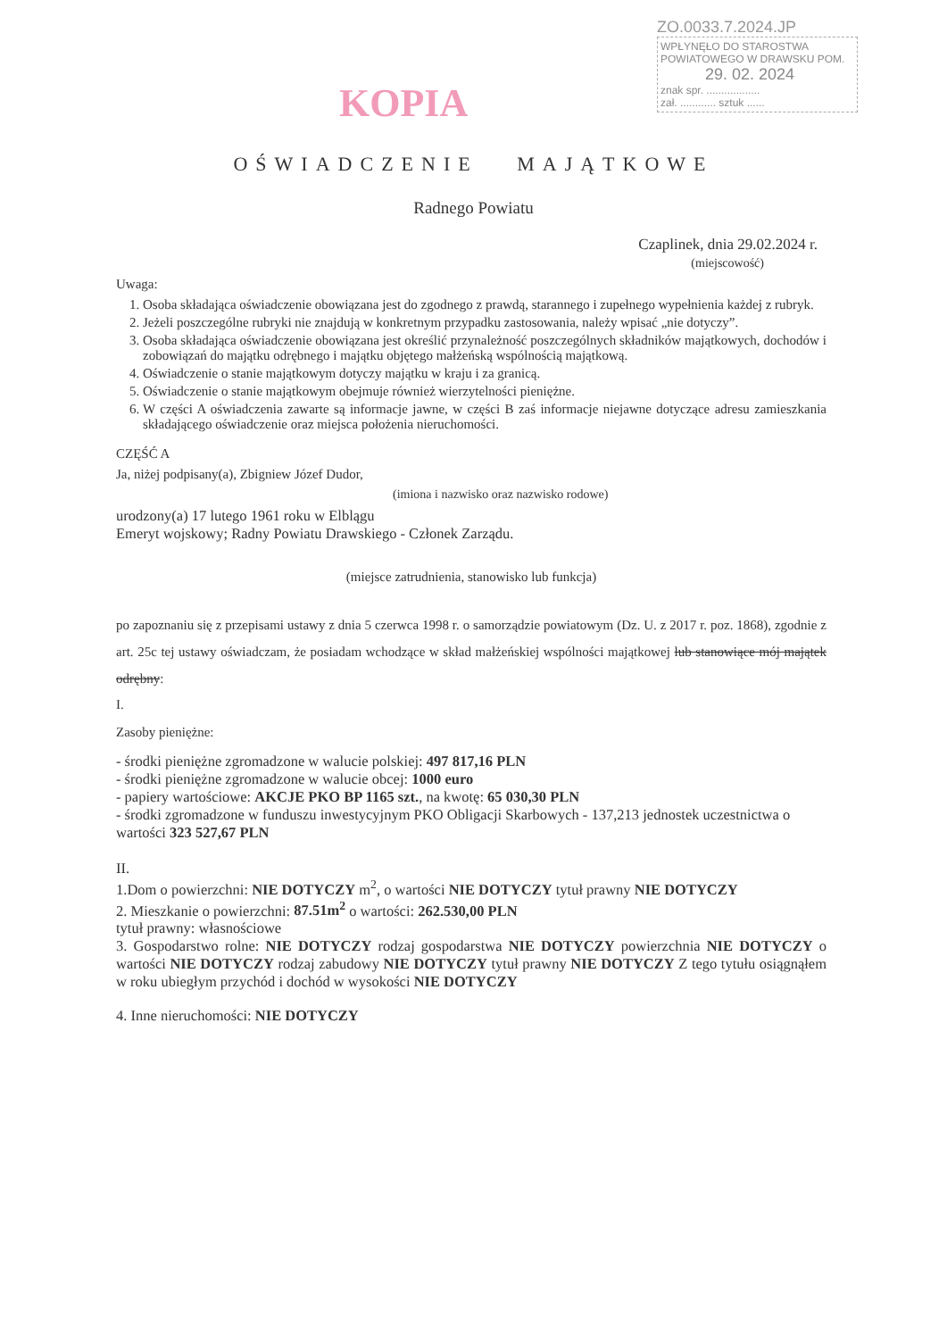KOPIA
ZO.0033.7.2024.JP
WPŁYNĘŁO DO STAROSTWA
POWIATOWEGO W DRAWSKU POM.
29. 02. 2024
znak spr. ..................
zał. ............ sztuk ......
OŚWIADCZENIE MAJĄTKOWE
Radnego Powiatu
Czaplinek, dnia 29.02.2024 r.
(miejscowość)
Uwaga:
1. Osoba składająca oświadczenie obowiązana jest do zgodnego z prawdą, starannego i zupełnego wypełnienia każdej z rubryk.
2. Jeżeli poszczególne rubryki nie znajdują w konkretnym przypadku zastosowania, należy wpisać „nie dotyczy”.
3. Osoba składająca oświadczenie obowiązana jest określić przynależność poszczególnych składników majątkowych, dochodów i zobowiązań do majątku odrębnego i majątku objętego małżeńską wspólnością majątkową.
4. Oświadczenie o stanie majątkowym dotyczy majątku w kraju i za granicą.
5. Oświadczenie o stanie majątkowym obejmuje również wierzytelności pieniężne.
6. W części A oświadczenia zawarte są informacje jawne, w części B zaś informacje niejawne dotyczące adresu zamieszkania składającego oświadczenie oraz miejsca położenia nieruchomości.
CZĘŚĆ A
Ja, niżej podpisany(a), Zbigniew Józef Dudor,
(imiona i nazwisko oraz nazwisko rodowe)
urodzony(a) 17 lutego 1961 roku w Elblągu
Emeryt wojskowy; Radny Powiatu Drawskiego - Członek Zarządu.
(miejsce zatrudnienia, stanowisko lub funkcja)
po zapoznaniu się z przepisami ustawy z dnia 5 czerwca 1998 r. o samorządzie powiatowym (Dz. U. z 2017 r. poz. 1868), zgodnie z art. 25c tej ustawy oświadczam, że posiadam wchodzące w skład małżeńskiej wspólności majątkowej lub stanowiące mój majątek odrębny:
I.
Zasoby pieniężne:
- środki pieniężne zgromadzone w walucie polskiej: 497 817,16 PLN
- środki pieniężne zgromadzone w walucie obcej: 1000 euro
- papiery wartościowe: AKCJE PKO BP 1165 szt., na kwotę: 65 030,30 PLN
- środki zgromadzone w funduszu inwestycyjnym PKO Obligacji Skarbowych - 137,213 jednostek uczestnictwa o wartości 323 527,67 PLN
II.
1.Dom o powierzchni: NIE DOTYCZY m<sup>2</sup>, o wartości NIE DOTYCZY tytuł prawny NIE DOTYCZY
2. Mieszkanie o powierzchni: 87.51m<sup>2</sup> o wartości: 262.530,00 PLN
tytuł prawny: własnościowe
3. Gospodarstwo rolne: NIE DOTYCZY rodzaj gospodarstwa NIE DOTYCZY powierzchnia NIE DOTYCZY o wartości NIE DOTYCZY rodzaj zabudowy NIE DOTYCZY tytuł prawny NIE DOTYCZY Z tego tytułu osiągnąłem w roku ubiegłym przychód i dochód w wysokości NIE DOTYCZY
4. Inne nieruchomości: NIE DOTYCZY